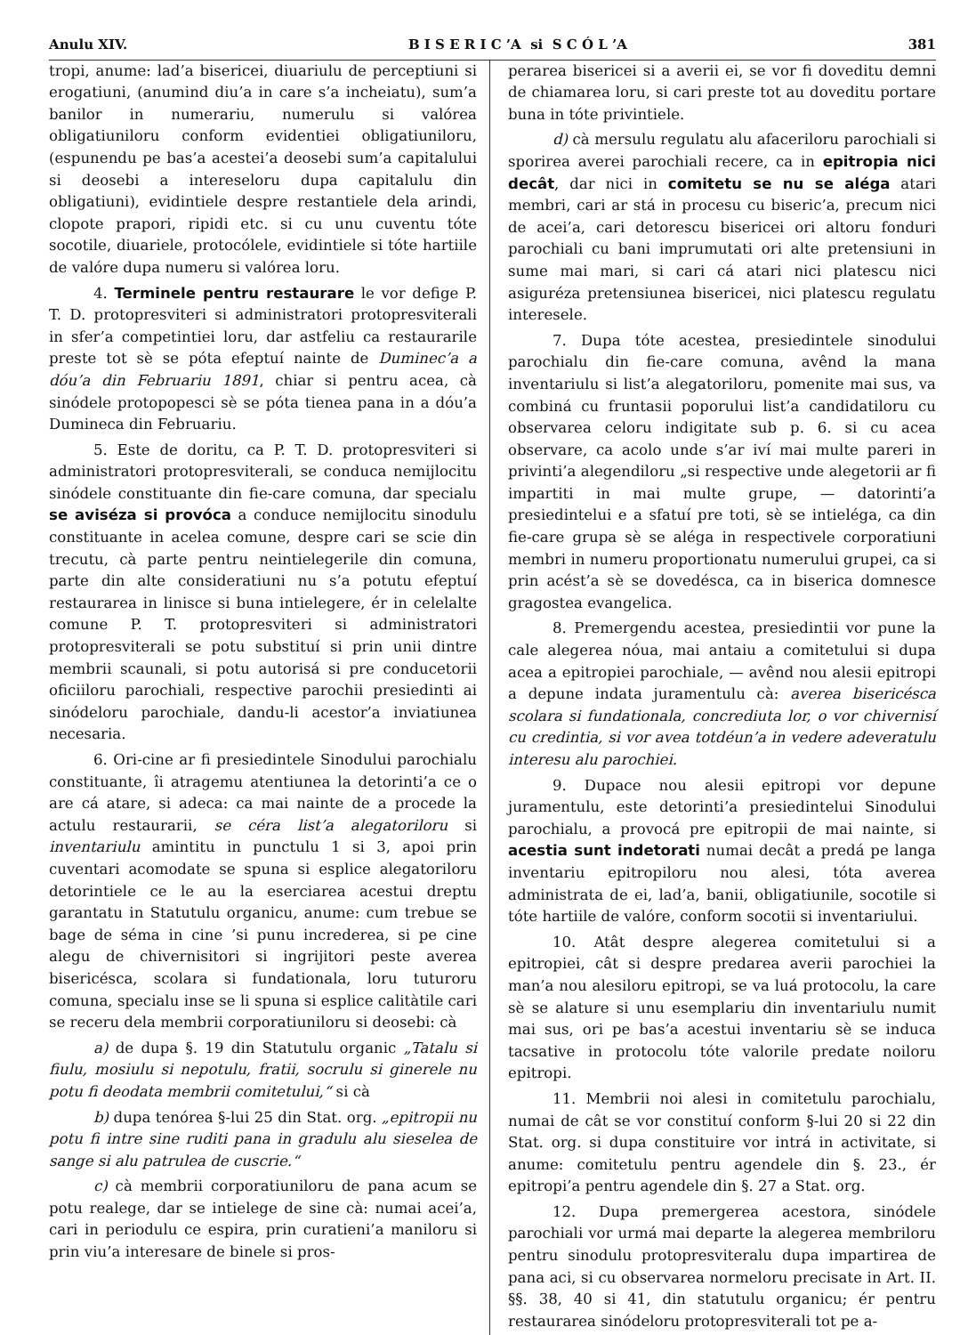Anulu XIV. B I S E R I C ’A si S C Ó L ’A 381
tropi, anume: lad’a bisericei, diuariulu de perceptiuni si erogatiuni, (anumind diu’a in care s’a incheiatu), sum’a banilor in numerariu, numerulu si valórea obligatiuniloru conform evidentiei obligatiuniloru, (espunendu pe bas’a acestei’a deosebi sum’a capitalului si deosebi a intereseloru dupa capitalulu din obligatiuni), evidintiele despre restantiele dela arindi, clopote prapori, ripidi etc. si cu unu cuventu tóte socotile, diuariele, protocólele, evidintiele si tóte hartiile de valóre dupa numeru si valórea loru.
4. Terminele pentru restaurare le vor defige P. T. D. protopresviteri si administratori protopresviterali in sfer’a competintiei loru, dar astfeliu ca restaurarile preste tot sè se póta efeptuí nainte de Duminec’a a dóu’a din Februariu 1891, chiar si pentru acea, cà sinódele protopopesci sè se póta tienea pana in a dóu’a Dumineca din Februariu.
5. Este de doritu, ca P. T. D. protopresviteri si administratori protopresviterali, se conduca nemijlocitu sinódele constituante din fie-care comuna, dar specialu se aviséza si provóca a conduce nemijlocitu sinodulu constituante in acelea comune, despre cari se scie din trecutu, cà parte pentru neintielegerile din comuna, parte din alte consideratiuni nu s’a potutu efeptuí restaurarea in linisce si buna intielegere, ér in celelalte comune P. T. protopresviteri si administratori protopresviterali se potu substituí si prin unii dintre membrii scaunali, si potu autorisá si pre conducetorii oficiiloru parochiali, respective parochii presiedinti ai sinódeloru parochiale, dandu-li acestor’a inviatiunea necesaria.
6. Ori-cine ar fi presiedintele Sinodului parochialu constituante, îi atragemu atentiunea la detorinti’a ce o are cá atare, si adeca: ca mai nainte de a procede la actulu restaurarii, se céra list’a alegatoriloru si inventariulu amintitu in punctulu 1 si 3, apoi prin cuventari acomodate se spuna si esplice alegatoriloru detorintiele ce le au la eserciarea acestui dreptu garantatu in Statutulu organicu, anume: cum trebue se bage de séma in cine ’si punu increderea, si pe cine alegu de chivernisitori si ingrijitori peste averea bisericésca, scolara si fundationala, loru tuturoru comuna, specialu inse se li spuna si esplice calitàtile cari se receru dela membrii corporatiuniloru si deosebi: cà
a) de dupa §. 19 din Statutulu organic „Tatalu si fiulu, mosiulu si nepotulu, fratii, socrulu si ginerele nu potu fi deodata membrii comitetului,“ si cà
b) dupa tenórea §-lui 25 din Stat. org. „epitropii nu potu fi intre sine ruditi pana in gradulu alu sieselea de sange si alu patrulea de cuscrie.“
c) cà membrii corporatiuniloru de pana acum se potu realege, dar se intielege de sine cà: numai acei’a, cari in periodulu ce espira, prin curatieni’a maniloru si prin viu’a interesare de binele si pros-
perarea bisericei si a averii ei, se vor fi doveditu demni de chiamarea loru, si cari preste tot au doveditu portare buna in tóte privintiele.
d) cà mersulu regulatu alu afaceriloru parochiali si sporirea averei parochiali recere, ca in epitropia nici decât, dar nici in comitetu se nu se aléga atari membri, cari ar stá in procesu cu biseric’a, precum nici de acei’a, cari detorescu bisericei ori altoru fonduri parochiali cu bani imprumutati ori alte pretensiuni in sume mai mari, si cari cá atari nici platescu nici asiguréza pretensiunea bisericei, nici platescu regulatu interesele.
7. Dupa tóte acestea, presiedintele sinodului parochialu din fie-care comuna, avênd la mana inventariulu si list’a alegatoriloru, pomenite mai sus, va combiná cu fruntasii poporului list’a candidatiloru cu observarea celoru indigitate sub p. 6. si cu acea observare, ca acolo unde s’ar iví mai multe pareri in privinti’a alegendiloru „si respective unde alegetorii ar fi impartiti in mai multe grupe, — datorinti’a presiedintelui e a sfatuí pre toti, sè se intieléga, ca din fie-care grupa sè se aléga in respectivele corporatiuni membri in numeru proportionatu numerului grupei, ca si prin acést’a sè se dovedésca, ca in biserica domnesce gragostea evangelica.
8. Premergendu acestea, presiedintii vor pune la cale alegerea nóua, mai antaiu a comitetului si dupa acea a epitropiei parochiale, — avênd nou alesii epitropi a depune indata juramentulu cà: averea bisericésca scolara si fundationala, concrediuta lor, o vor chivernisí cu credintia, si vor avea totdéun’a in vedere adeveratulu interesu alu parochiei.
9. Dupace nou alesii epitropi vor depune juramentulu, este detorinti’a presiedintelui Sinodului parochialu, a provocá pre epitropii de mai nainte, si acestia sunt indetorati numai decât a predá pe langa inventariu epitropiloru nou alesi, tóta averea administrata de ei, lad’a, banii, obligatiunile, socotile si tóte hartiile de valóre, conform socotii si inventariului.
10. Atât despre alegerea comitetului si a epitropiei, cât si despre predarea averii parochiei la man’a nou alesiloru epitropi, se va luá protocolu, la care sè se alature si unu esemplariu din inventariulu numit mai sus, ori pe bas’a acestui inventariu sè se induca tacsative in protocolu tóte valorile predate noiloru epitropi.
11. Membrii noi alesi in comitetulu parochialu, numai de cât se vor constituí conform §-lui 20 si 22 din Stat. org. si dupa constituire vor intrá in activitate, si anume: comitetulu pentru agendele din §. 23., ér epitropi’a pentru agendele din §. 27 a Stat. org.
12. Dupa premergerea acestora, sinódele parochiali vor urmá mai departe la alegerea membriloru pentru sinodulu protopresviteralu dupa impartirea de pana aci, si cu observarea normeloru precisate in Art. II. §§. 38, 40 si 41, din statutulu organicu; ér pentru restaurarea sinódeloru protopresviterali tot pe a-